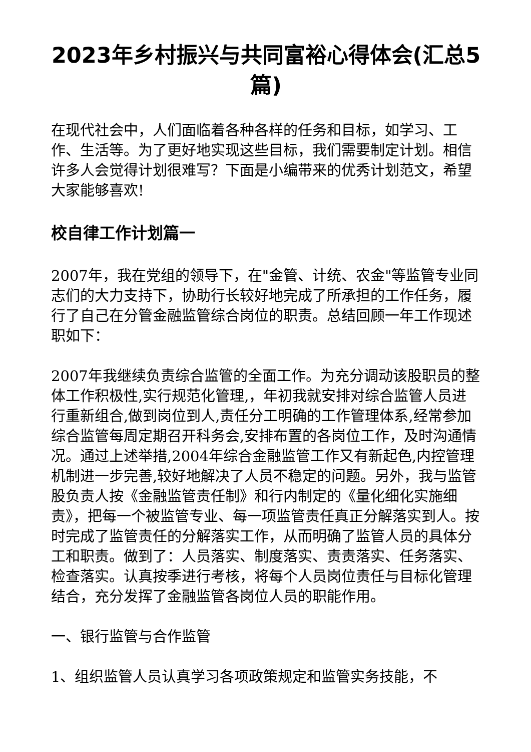2023年乡村振兴与共同富裕心得体会(汇总5篇)
在现代社会中，人们面临着各种各样的任务和目标，如学习、工作、生活等。为了更好地实现这些目标，我们需要制定计划。相信许多人会觉得计划很难写？下面是小编带来的优秀计划范文，希望大家能够喜欢!
校自律工作计划篇一
2007年，我在党组的领导下，在"金管、计统、农金"等监管专业同志们的大力支持下，协助行长较好地完成了所承担的工作任务，履行了自己在分管金融监管综合岗位的职责。总结回顾一年工作现述职如下：
2007年我继续负责综合监管的全面工作。为充分调动该股职员的整体工作积极性,实行规范化管理,，年初我就安排对综合监管人员进行重新组合,做到岗位到人,责任分工明确的工作管理体系,经常参加综合监管每周定期召开科务会,安排布置的各岗位工作，及时沟通情况。通过上述举措,2004年综合金融监管工作又有新起色,内控管理机制进一步完善,较好地解决了人员不稳定的问题。另外，我与监管股负责人按《金融监管责任制》和行内制定的《量化细化实施细责》，把每一个被监管专业、每一项监管责任真正分解落实到人。按时完成了监管责任的分解落实工作，从而明确了监管人员的具体分工和职责。做到了：人员落实、制度落实、责责落实、任务落实、检查落实。认真按季进行考核，将每个人员岗位责任与目标化管理结合，充分发挥了金融监管各岗位人员的职能作用。
一、银行监管与合作监管
1、组织监管人员认真学习各项政策规定和监管实务技能，不